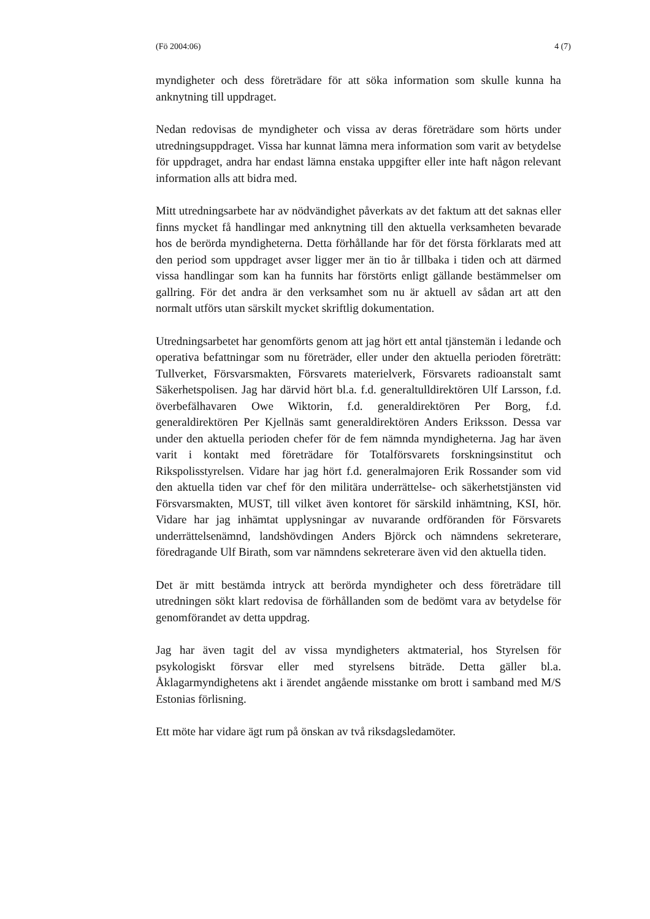(Fö 2004:06) 4 (7)
myndigheter och dess företrädare för att söka information som skulle kunna ha anknytning till uppdraget.
Nedan redovisas de myndigheter och vissa av deras företrädare som hörts under utredningsuppdraget. Vissa har kunnat lämna mera information som varit av betydelse för uppdraget, andra har endast lämna enstaka uppgifter eller inte haft någon relevant information alls att bidra med.
Mitt utredningsarbete har av nödvändighet påverkats av det faktum att det saknas eller finns mycket få handlingar med anknytning till den aktuella verksamheten bevarade hos de berörda myndigheterna. Detta förhållande har för det första förklarats med att den period som uppdraget avser ligger mer än tio år tillbaka i tiden och att därmed vissa handlingar som kan ha funnits har förstörts enligt gällande bestämmelser om gallring. För det andra är den verksamhet som nu är aktuell av sådan art att den normalt utförs utan särskilt mycket skriftlig dokumentation.
Utredningsarbetet har genomförts genom att jag hört ett antal tjänstemän i ledande och operativa befattningar som nu företräder, eller under den aktuella perioden företrätt: Tullverket, Försvarsmakten, Försvarets materielverk, Försvarets radioanstalt samt Säkerhetspolisen. Jag har därvid hört bl.a. f.d. generaltulldirektören Ulf Larsson, f.d. överbefälhavaren Owe Wiktorin, f.d. generaldirektören Per Borg, f.d. generaldirektören Per Kjellnäs samt generaldirektören Anders Eriksson. Dessa var under den aktuella perioden chefer för de fem nämnda myndigheterna. Jag har även varit i kontakt med företrädare för Totalförsvarets forskningsinstitut och Rikspolisstyrelsen. Vidare har jag hört f.d. generalmajoren Erik Rossander som vid den aktuella tiden var chef för den militära underrättelse- och säkerhetstjänsten vid Försvarsmakten, MUST, till vilket även kontoret för särskild inhämtning, KSI, hör. Vidare har jag inhämtat upplysningar av nuvarande ordföranden för Försvarets underrättelsenämnd, landshövdingen Anders Björck och nämndens sekreterare, föredragande Ulf Birath, som var nämndens sekreterare även vid den aktuella tiden.
Det är mitt bestämda intryck att berörda myndigheter och dess företrädare till utredningen sökt klart redovisa de förhållanden som de bedömt vara av betydelse för genomförandet av detta uppdrag.
Jag har även tagit del av vissa myndigheters aktmaterial, hos Styrelsen för psykologiskt försvar eller med styrelsens biträde. Detta gäller bl.a. Åklagarmyndighetens akt i ärendet angående misstanke om brott i samband med M/S Estonias förlisning.
Ett möte har vidare ägt rum på önskan av två riksdagsledamöter.